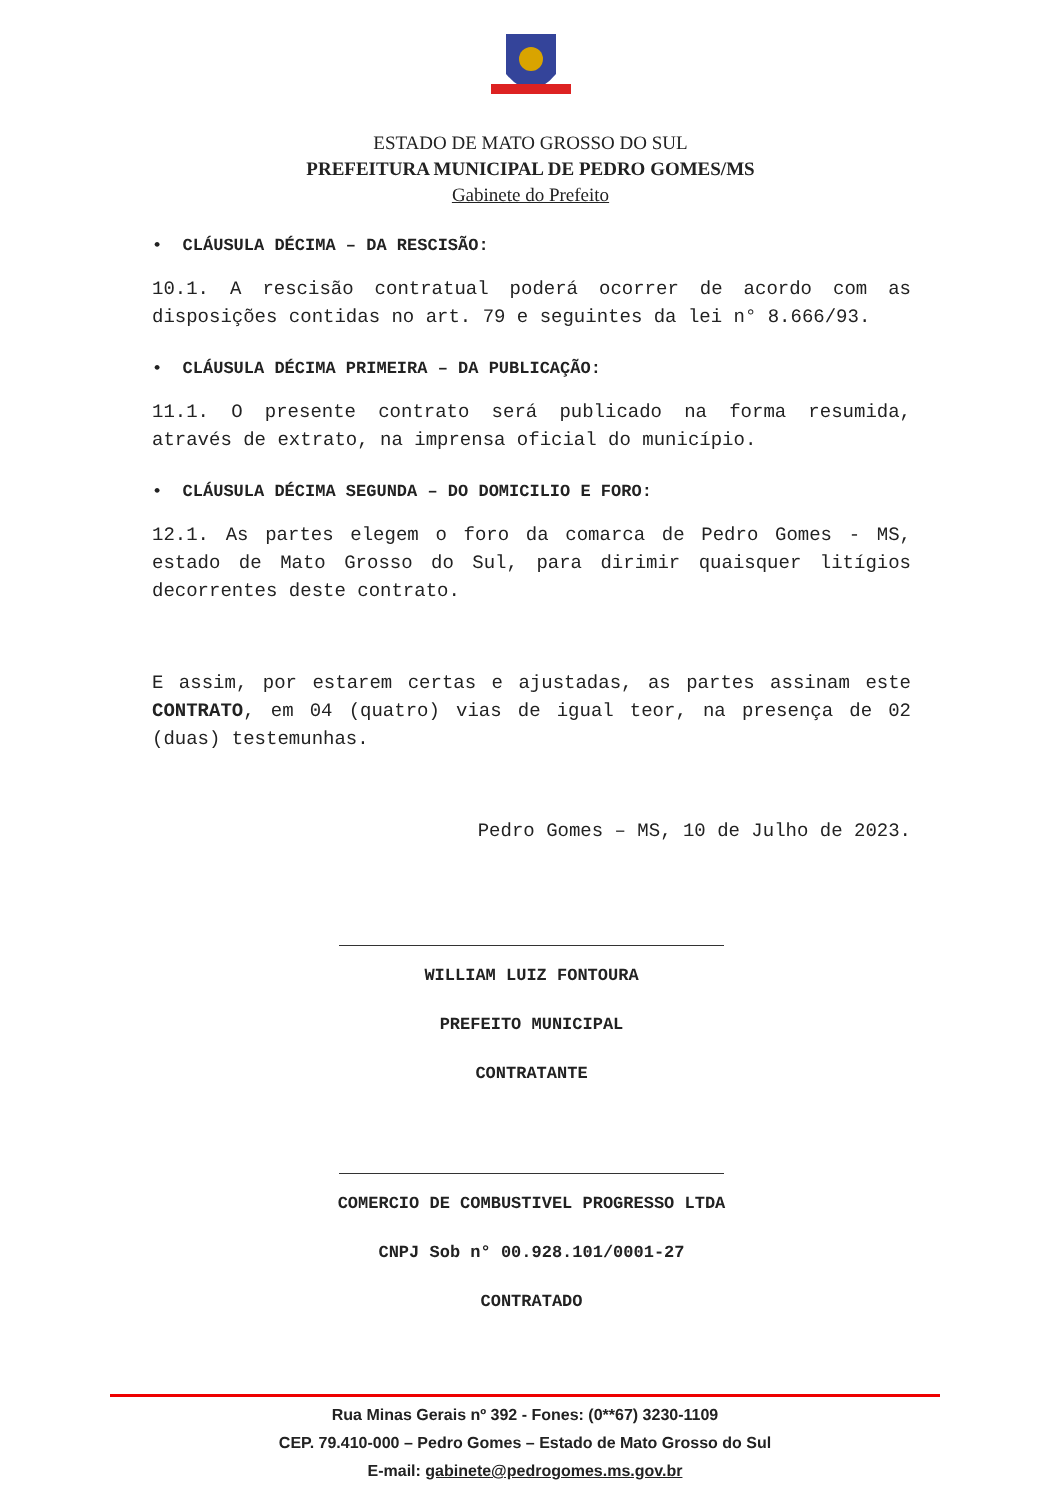ESTADO DE MATO GROSSO DO SUL
PREFEITURA MUNICIPAL DE PEDRO GOMES/MS
Gabinete do Prefeito
• CLÁUSULA DÉCIMA – DA RESCISÃO:
10.1. A rescisão contratual poderá ocorrer de acordo com as disposições contidas no art. 79 e seguintes da lei n° 8.666/93.
• CLÁUSULA DÉCIMA PRIMEIRA – DA PUBLICAÇÃO:
11.1. O presente contrato será publicado na forma resumida, através de extrato, na imprensa oficial do município.
• CLÁUSULA DÉCIMA SEGUNDA – DO DOMICILIO E FORO:
12.1. As partes elegem o foro da comarca de Pedro Gomes - MS, estado de Mato Grosso do Sul, para dirimir quaisquer litígios decorrentes deste contrato.
E assim, por estarem certas e ajustadas, as partes assinam este CONTRATO, em 04 (quatro) vias de igual teor, na presença de 02 (duas) testemunhas.
Pedro Gomes – MS, 10 de Julho de 2023.
WILLIAM LUIZ FONTOURA
PREFEITO MUNICIPAL
CONTRATANTE
COMERCIO DE COMBUSTIVEL PROGRESSO LTDA
CNPJ Sob n° 00.928.101/0001-27
CONTRATADO
Rua Minas Gerais nº 392 - Fones: (0**67) 3230-1109
CEP. 79.410-000 – Pedro Gomes – Estado de Mato Grosso do Sul
E-mail: gabinete@pedrogomes.ms.gov.br